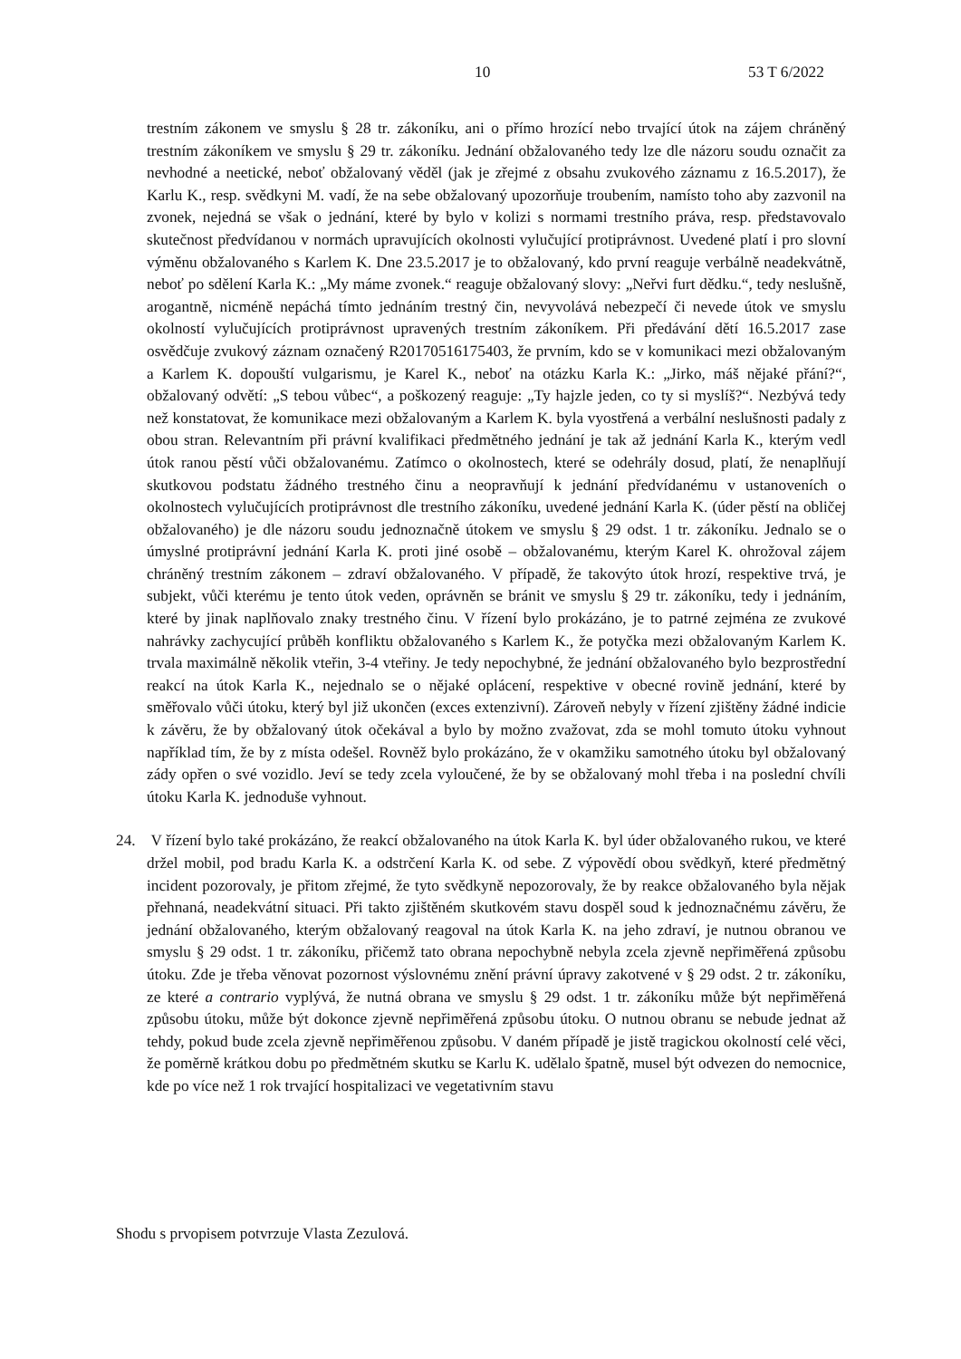10 53 T 6/2022
trestním zákonem ve smyslu § 28 tr. zákoníku, ani o přímo hrozící nebo trvající útok na zájem chráněný trestním zákoníkem ve smyslu § 29 tr. zákoníku. Jednání obžalovaného tedy lze dle názoru soudu označit za nevhodné a neetické, neboť obžalovaný věděl (jak je zřejmé z obsahu zvukového záznamu z 16.5.2017), že Karlu K., resp. svědkyni M. vadí, že na sebe obžalovaný upozorňuje troubením, namísto toho aby zazvonil na zvonek, nejedná se však o jednání, které by bylo v kolizi s normami trestního práva, resp. představovalo skutečnost předvídanou v normách upravujících okolnosti vylučující protiprávnost. Uvedené platí i pro slovní výměnu obžalovaného s Karlem K. Dne 23.5.2017 je to obžalovaný, kdo první reaguje verbálně neadekvátně, neboť po sdělení Karla K.: „My máme zvonek.“ reaguje obžalovaný slovy: „Neřvi furt dědku.“, tedy neslušně, arogantně, nicméně nepáchá tímto jednáním trestný čin, nevyvolává nebezpečí či nevede útok ve smyslu okolností vylučujících protiprávnost upravených trestním zákoníkem. Při předávání dětí 16.5.2017 zase osvědčuje zvukový záznam označený R20170516175403, že prvním, kdo se v komunikaci mezi obžalovaným a Karlem K. dopouští vulgarismu, je Karel K., neboť na otázku Karla K.: „Jirko, máš nějaké přání?“, obžalovaný odvětí: „S tebou vůbec“, a poškozený reaguje: „Ty hajzle jeden, co ty si myslíš?“. Nezbývá tedy než konstatovat, že komunikace mezi obžalovaným a Karlem K. byla vyostřená a verbální neslušnosti padaly z obou stran. Relevantním při právní kvalifikaci předmětného jednání je tak až jednání Karla K., kterým vedl útok ranou pěstí vůči obžalovanému. Zatímco o okolnostech, které se odehrály dosud, platí, že nenaplňují skutkovou podstatu žádného trestného činu a neopravňují k jednání předvídanému v ustanoveních o okolnostech vylučujících protiprávnost dle trestního zákoníku, uvedené jednání Karla K. (úder pěstí na obličej obžalovaného) je dle názoru soudu jednoznačně útokem ve smyslu § 29 odst. 1 tr. zákoníku. Jednalo se o úmyslné protiprávní jednání Karla K. proti jiné osobě – obžalovanému, kterým Karel K. ohrožoval zájem chráněný trestním zákonem – zdraví obžalovaného. V případě, že takovýto útok hrozí, respektive trvá, je subjekt, vůči kterému je tento útok veden, oprávněn se bránit ve smyslu § 29 tr. zákoníku, tedy i jednáním, které by jinak naplňovalo znaky trestného činu. V řízení bylo prokázáno, je to patrné zejména ze zvukové nahrávky zachycující průběh konfliktu obžalovaného s Karlem K., že potyčka mezi obžalovaným Karlem K. trvala maximálně několik vteřin, 3-4 vteřiny. Je tedy nepochybné, že jednání obžalovaného bylo bezprostřední reakcí na útok Karla K., nejednalo se o nějaké oplácení, respektive v obecné rovině jednání, které by směřovalo vůči útoku, který byl již ukončen (exces extenzivní). Zároveň nebyly v řízení zjištěny žádné indicie k závěru, že by obžalovaný útok očekával a bylo by možno zvažovat, zda se mohl tomuto útoku vyhnout například tím, že by z místa odešel. Rovněž bylo prokázáno, že v okamžiku samotného útoku byl obžalovaný zády opřen o své vozidlo. Jeví se tedy zcela vyloučené, že by se obžalovaný mohl třeba i na poslední chvíli útoku Karla K. jednoduše vyhnout.
24. V řízení bylo také prokázáno, že reakcí obžalovaného na útok Karla K. byl úder obžalovaného rukou, ve které držel mobil, pod bradu Karla K. a odstrčení Karla K. od sebe. Z výpovědí obou svědkyň, které předmětný incident pozorovaly, je přitom zřejmé, že tyto svědkyně nepozorovaly, že by reakce obžalovaného byla nějak přehnaná, neadekvátní situaci. Při takto zjištěném skutkovém stavu dospěl soud k jednoznačnému závěru, že jednání obžalovaného, kterým obžalovaný reagoval na útok Karla K. na jeho zdraví, je nutnou obranou ve smyslu § 29 odst. 1 tr. zákoníku, přičemž tato obrana nepochybně nebyla zcela zjevně nepřiměřená způsobu útoku. Zde je třeba věnovat pozornost výslovnému znění právní úpravy zakotvené v § 29 odst. 2 tr. zákoníku, ze které a contrario vyplývá, že nutná obrana ve smyslu § 29 odst. 1 tr. zákoníku může být nepřiměřená způsobu útoku, může být dokonce zjevně nepřiměřená způsobu útoku. O nutnou obranu se nebude jednat až tehdy, pokud bude zcela zjevně nepřiměřenou způsobu. V daném případě je jistě tragickou okolností celé věci, že poměrně krátkou dobu po předmětném skutku se Karlu K. udělalo špatně, musel být odvezen do nemocnice, kde po více než 1 rok trvající hospitalizaci ve vegetativním stavu
Shodu s prvopisem potvrzuje Vlasta Zezulová.